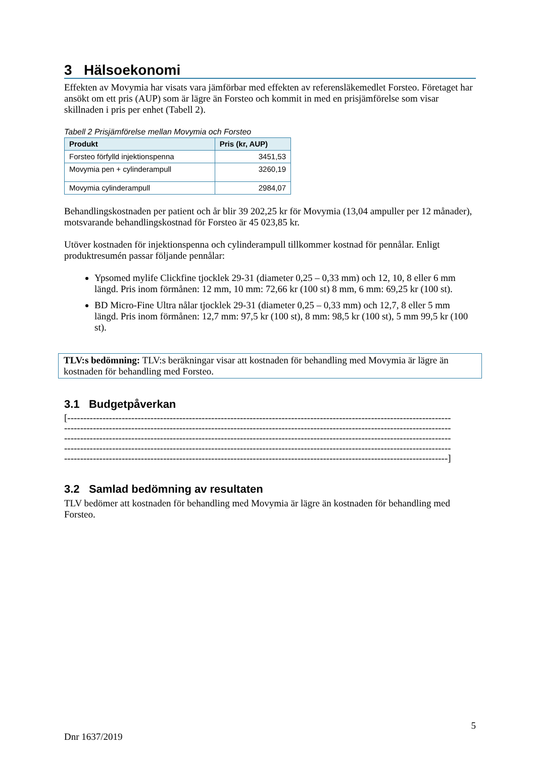3 Hälsoekonomi
Effekten av Movymia har visats vara jämförbar med effekten av referensläkemedlet Forsteo. Företaget har ansökt om ett pris (AUP) som är lägre än Forsteo och kommit in med en prisjämförelse som visar skillnaden i pris per enhet (Tabell 2).
Tabell 2 Prisjämförelse mellan Movymia och Forsteo
| Produkt | Pris (kr, AUP) |
| --- | --- |
| Forsteo förfylld injektionspenna | 3451,53 |
| Movymia pen + cylinderampull | 3260,19 |
| Movymia cylinderampull | 2984,07 |
Behandlingskostnaden per patient och år blir 39 202,25 kr för Movymia (13,04 ampuller per 12 månader), motsvarande behandlingskostnad för Forsteo är 45 023,85 kr.
Utöver kostnaden för injektionspenna och cylinderampull tillkommer kostnad för pennålar. Enligt produktresumén passar följande pennålar:
Ypsomed mylife Clickfine tjocklek 29-31 (diameter 0,25 – 0,33 mm) och 12, 10, 8 eller 6 mm längd. Pris inom förmånen: 12 mm, 10 mm: 72,66 kr (100 st) 8 mm, 6 mm: 69,25 kr (100 st).
BD Micro-Fine Ultra nålar tjocklek 29-31 (diameter 0,25 – 0,33 mm) och 12,7, 8 eller 5 mm längd. Pris inom förmånen: 12,7 mm: 97,5 kr (100 st), 8 mm: 98,5 kr (100 st), 5 mm 99,5 kr (100 st).
TLV:s bedömning: TLV:s beräkningar visar att kostnaden för behandling med Movymia är lägre än kostnaden för behandling med Forsteo.
3.1 Budgetpåverkan
[------------------------------------------------------------------------------------------------------------------------ ------------------------------------------------------------------------------------------------------------------------- ------------------------------------------------------------------------------------------------------------------------- ------------------------------------------------------------------------------------------------------------------------- ------------------------------------------------------------------------------------------------------------------------]
3.2 Samlad bedömning av resultaten
TLV bedömer att kostnaden för behandling med Movymia är lägre än kostnaden för behandling med Forsteo.
5
Dnr 1637/2019